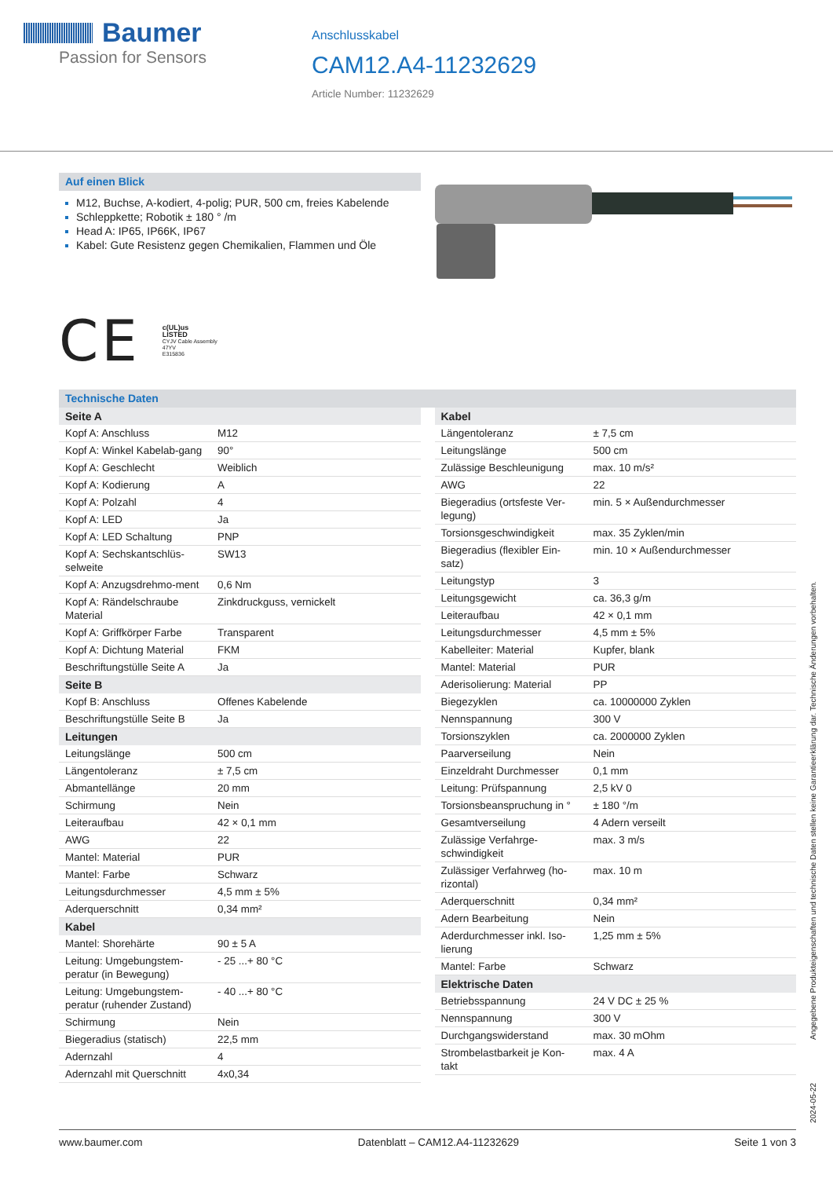Baumer
Passion for Sensors
Anschlusskabel
CAM12.A4-11232629
Article Number: 11232629
Auf einen Blick
M12, Buchse, A-kodiert, 4-polig; PUR, 500 cm, freies Kabelende
Schleppkette; Robotik ± 180 ° /m
Head A: IP65, IP66K, IP67
Kabel: Gute Resistenz gegen Chemikalien, Flammen und Öle
CE
c(UL)us
LISTED
CYJV Cable Assembly
47YV
E315836
Technische Daten
| Seite A | |
| --- | --- |
| Kopf A: Anschluss | M12 |
| Kopf A: Winkel Kabelab-gang | 90° |
| Kopf A: Geschlecht | Weiblich |
| Kopf A: Kodierung | A |
| Kopf A: Polzahl | 4 |
| Kopf A: LED | Ja |
| Kopf A: LED Schaltung | PNP |
| Kopf A: Sechskantschlüs-selweite | SW13 |
| Kopf A: Anzugsdrehmo-ment | 0,6 Nm |
| Kopf A: Rändelschraube Material | Zinkdruckguss, vernickelt |
| Kopf A: Griffkörper Farbe | Transparent |
| Kopf A: Dichtung Material | FKM |
| Beschriftungstülle Seite A | Ja |
| Seite B | |
| Kopf B: Anschluss | Offenes Kabelende |
| Beschriftungstülle Seite B | Ja |
| Leitungen | |
| Leitungslänge | 500 cm |
| Längentoleranz | ± 7,5 cm |
| Abmantellänge | 20 mm |
| Schirmung | Nein |
| Leiteraufbau | 42 × 0,1 mm |
| AWG | 22 |
| Mantel: Material | PUR |
| Mantel: Farbe | Schwarz |
| Leitungsdurchmesser | 4,5 mm ± 5% |
| Aderquerschnitt | 0,34 mm² |
| Kabel | |
| Mantel: Shorehärte | 90 ± 5 A |
| Leitung: Umgebungstem-peratur (in Bewegung) | - 25 ...+ 80 °C |
| Leitung: Umgebungstem-peratur (ruhender Zustand) | - 40 ...+ 80 °C |
| Schirmung | Nein |
| Biegeradius (statisch) | 22,5 mm |
| Adernzahl | 4 |
| Adernzahl mit Querschnitt | 4x0,34 |
| Kabel | |
| --- | --- |
| Längentoleranz | ± 7,5 cm |
| Leitungslänge | 500 cm |
| Zulässige Beschleunigung | max. 10 m/s² |
| AWG | 22 |
| Biegeradius (ortsfeste Ver-legung) | min. 5 × Außendurchmesser |
| Torsionsgeschwindigkeit | max. 35 Zyklen/min |
| Biegeradius (flexibler Ein-satz) | min. 10 × Außendurchmesser |
| Leitungstyp | 3 |
| Leitungsgewicht | ca. 36,3 g/m |
| Leiteraufbau | 42 × 0,1 mm |
| Leitungsdurchmesser | 4,5 mm ± 5% |
| Kabelleiter: Material | Kupfer, blank |
| Mantel: Material | PUR |
| Aderisolierung: Material | PP |
| Biegezyklen | ca. 10000000 Zyklen |
| Nennspannung | 300 V |
| Torsionszyklen | ca. 2000000 Zyklen |
| Paarverseilung | Nein |
| Einzeldraht Durchmesser | 0,1 mm |
| Leitung: Prüfspannung | 2,5 kV 0 |
| Torsionsbeanspruchung in ° | ± 180 °/m |
| Gesamtverseilung | 4 Adern verseilt |
| Zulässige Verfahrge-schwindigkeit | max. 3 m/s |
| Zulässiger Verfahrweg (ho-rizontal) | max. 10 m |
| Aderquerschnitt | 0,34 mm² |
| Adern Bearbeitung | Nein |
| Aderdurchmesser inkl. Iso-lierung | 1,25 mm ± 5% |
| Mantel: Farbe | Schwarz |
| Elektrische Daten | |
| Betriebsspannung | 24 V DC ± 25 % |
| Nennspannung | 300 V |
| Durchgangswiderstand | max. 30 mOhm |
| Strombelastbarkeit je Kon-takt | max. 4 A |
2024-05-22 Angegebene Produkteigenschaften und technische Daten stellen keine Garantieerklärung dar. Technische Änderungen vorbehalten.
www.baumer.com Datenblatt – CAM12.A4-11232629 Seite 1 von 3